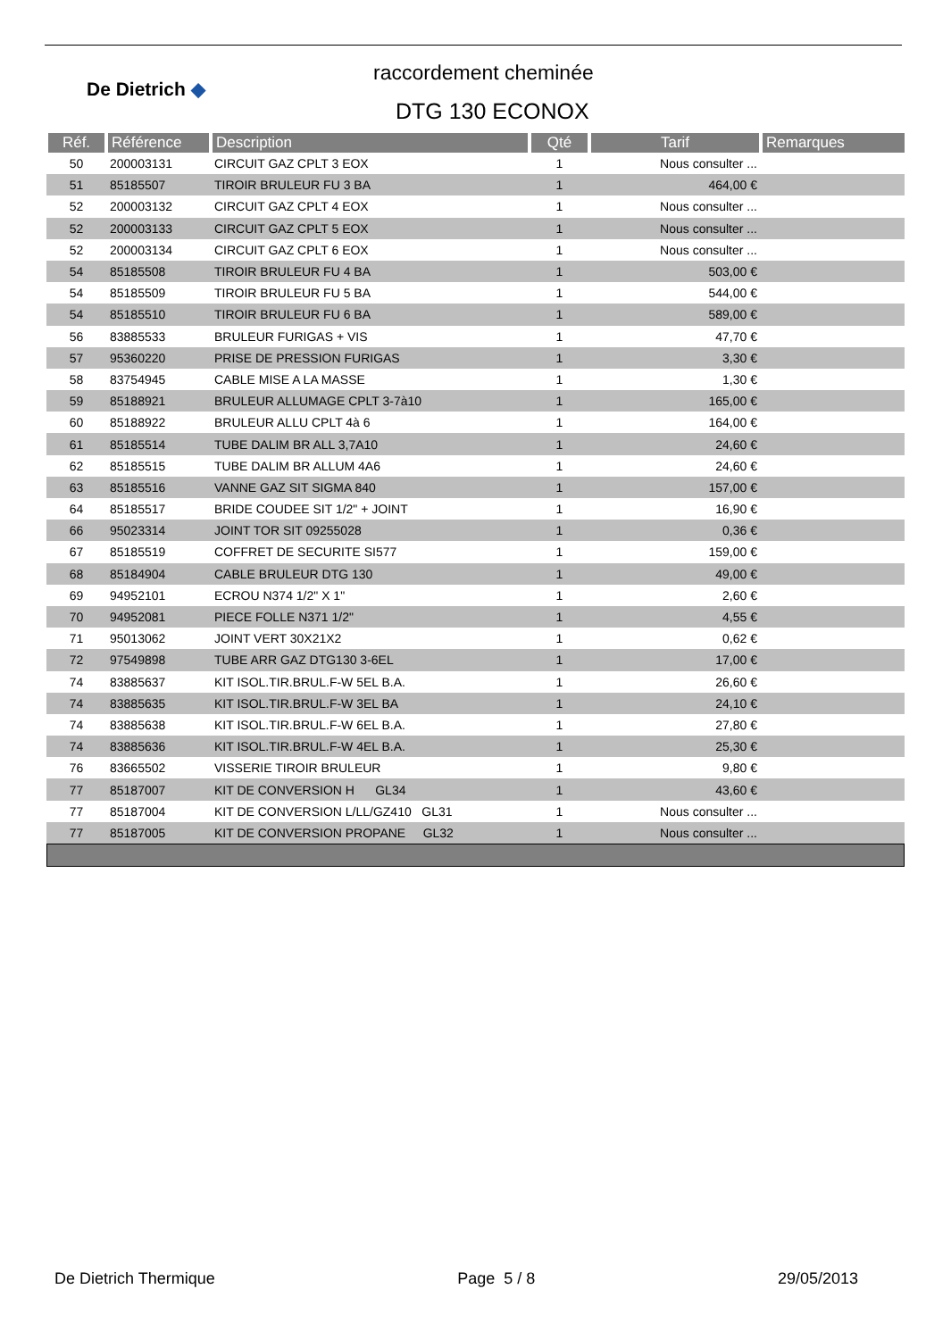De Dietrich ◆
raccordement cheminée
DTG 130 ECONOX
| Réf. | Référence | Description | Qté | Tarif | Remarques |
| --- | --- | --- | --- | --- | --- |
| 50 | 200003131 | CIRCUIT GAZ CPLT 3 EOX | 1 | Nous consulter ... | |
| 51 | 85185507 | TIROIR BRULEUR FU 3 BA | 1 | 464,00 € | |
| 52 | 200003132 | CIRCUIT GAZ CPLT 4 EOX | 1 | Nous consulter ... | |
| 52 | 200003133 | CIRCUIT GAZ CPLT 5 EOX | 1 | Nous consulter ... | |
| 52 | 200003134 | CIRCUIT GAZ CPLT 6 EOX | 1 | Nous consulter ... | |
| 54 | 85185508 | TIROIR BRULEUR FU 4 BA | 1 | 503,00 € | |
| 54 | 85185509 | TIROIR BRULEUR FU 5 BA | 1 | 544,00 € | |
| 54 | 85185510 | TIROIR BRULEUR FU 6 BA | 1 | 589,00 € | |
| 56 | 83885533 | BRULEUR FURIGAS + VIS | 1 | 47,70 € | |
| 57 | 95360220 | PRISE DE PRESSION FURIGAS | 1 | 3,30 € | |
| 58 | 83754945 | CABLE MISE A LA MASSE | 1 | 1,30 € | |
| 59 | 85188921 | BRULEUR ALLUMAGE CPLT 3-7à10 | 1 | 165,00 € | |
| 60 | 85188922 | BRULEUR ALLU CPLT 4à 6 | 1 | 164,00 € | |
| 61 | 85185514 | TUBE DALIM BR ALL 3,7A10 | 1 | 24,60 € | |
| 62 | 85185515 | TUBE DALIM BR ALLUM 4A6 | 1 | 24,60 € | |
| 63 | 85185516 | VANNE GAZ SIT SIGMA 840 | 1 | 157,00 € | |
| 64 | 85185517 | BRIDE COUDEE SIT 1/2" + JOINT | 1 | 16,90 € | |
| 66 | 95023314 | JOINT TOR SIT 09255028 | 1 | 0,36 € | |
| 67 | 85185519 | COFFRET DE SECURITE SI577 | 1 | 159,00 € | |
| 68 | 85184904 | CABLE BRULEUR DTG 130 | 1 | 49,00 € | |
| 69 | 94952101 | ECROU N374 1/2" X 1" | 1 | 2,60 € | |
| 70 | 94952081 | PIECE FOLLE N371 1/2" | 1 | 4,55 € | |
| 71 | 95013062 | JOINT VERT 30X21X2 | 1 | 0,62 € | |
| 72 | 97549898 | TUBE ARR GAZ DTG130 3-6EL | 1 | 17,00 € | |
| 74 | 83885637 | KIT ISOL.TIR.BRUL.F-W 5EL B.A. | 1 | 26,60 € | |
| 74 | 83885635 | KIT ISOL.TIR.BRUL.F-W 3EL BA | 1 | 24,10 € | |
| 74 | 83885638 | KIT ISOL.TIR.BRUL.F-W 6EL B.A. | 1 | 27,80 € | |
| 74 | 83885636 | KIT ISOL.TIR.BRUL.F-W 4EL B.A. | 1 | 25,30 € | |
| 76 | 83665502 | VISSERIE TIROIR BRULEUR | 1 | 9,80 € | |
| 77 | 85187007 | KIT DE CONVERSION H GL34 | 1 | 43,60 € | |
| 77 | 85187004 | KIT DE CONVERSION L/LL/GZ410 GL31 | 1 | Nous consulter ... | |
| 77 | 85187005 | KIT DE CONVERSION PROPANE GL32 | 1 | Nous consulter ... | |
De Dietrich Thermique Page 5 / 8 29/05/2013